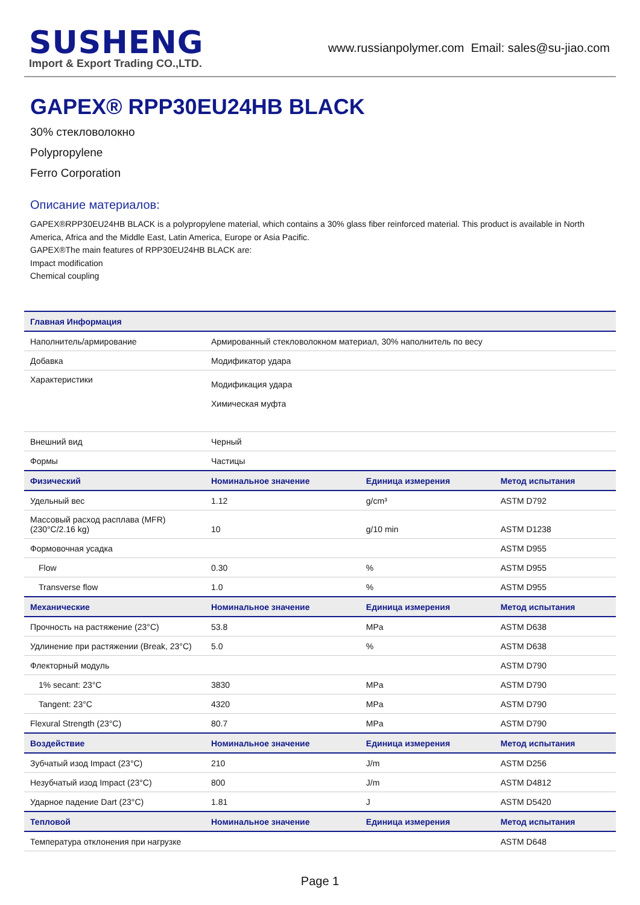SUSHENG
Import & Export Trading CO.,LTD.
www.russianpolymer.com Email: sales@su-jiao.com
GAPEX® RPP30EU24HB BLACK
30% стекловолокно
Polypropylene
Ferro Corporation
Описание материалов:
GAPEX®RPP30EU24HB BLACK is a polypropylene material, which contains a 30% glass fiber reinforced material. This product is available in North America, Africa and the Middle East, Latin America, Europe or Asia Pacific.
GAPEX®The main features of RPP30EU24HB BLACK are:
Impact modification
Chemical coupling
| Главная Информация | | | |
| --- | --- | --- | --- |
| Наполнитель/армирование | Армированный стекловолокном материал, 30% наполнитель по весу | | |
| Добавка | Модификатор удара | | |
| Характеристики | Модификация удара Химическая муфта | | |
| Внешний вид | Черный | | |
| Формы | Частицы | | |
| Физический | Номинальное значение | Единица измерения | Метод испытания |
| Удельный вес | 1.12 | g/cm³ | ASTM D792 |
| Массовый расход расплава (MFR) (230°C/2.16 kg) | 10 | g/10 min | ASTM D1238 |
| Формовочная усадка | | | ASTM D955 |
| Flow | 0.30 | % | ASTM D955 |
| Transverse flow | 1.0 | % | ASTM D955 |
| Механические | Номинальное значение | Единица измерения | Метод испытания |
| Прочность на растяжение (23°C) | 53.8 | MPa | ASTM D638 |
| Удлинение при растяжении (Break, 23°C) | 5.0 | % | ASTM D638 |
| Флекторный модуль | | | ASTM D790 |
| 1% secant: 23°C | 3830 | MPa | ASTM D790 |
| Tangent: 23°C | 4320 | MPa | ASTM D790 |
| Flexural Strength (23°C) | 80.7 | MPa | ASTM D790 |
| Воздействие | Номинальное значение | Единица измерения | Метод испытания |
| Зубчатый изод Impact (23°C) | 210 | J/m | ASTM D256 |
| Незубчатый изод Impact (23°C) | 800 | J/m | ASTM D4812 |
| Ударное падение Dart (23°C) | 1.81 | J | ASTM D5420 |
| Тепловой | Номинальное значение | Единица измерения | Метод испытания |
| Температура отклонения при нагрузке | | | ASTM D648 |
Page 1